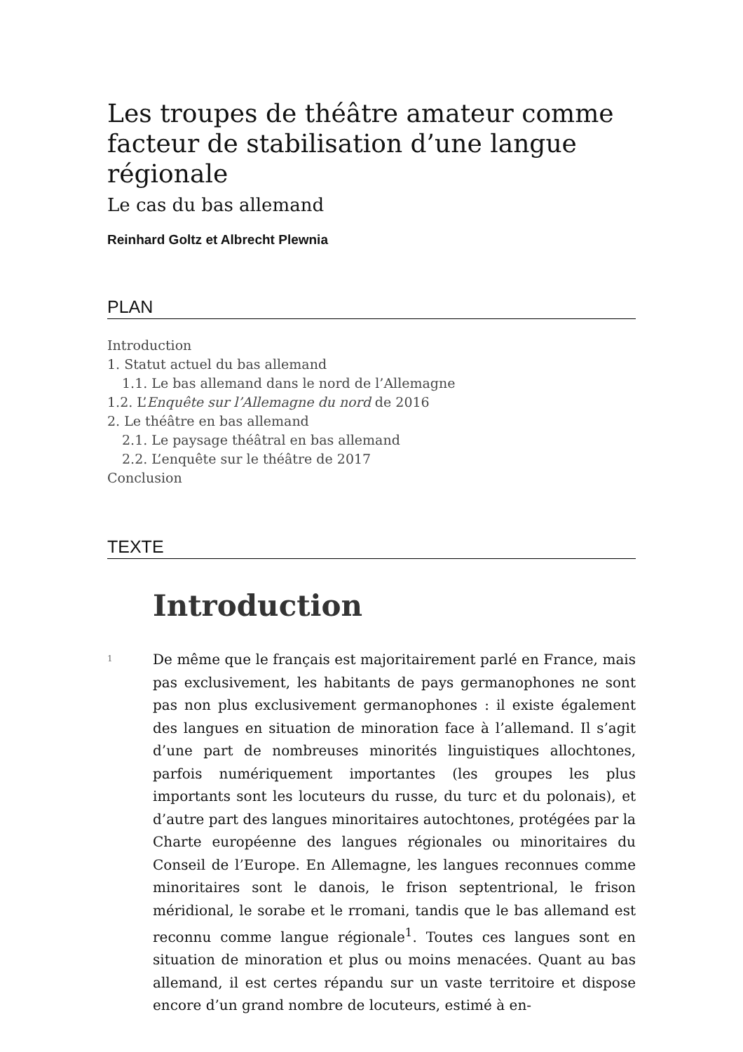Les troupes de théâtre amateur comme facteur de stabilisation d’une langue régionale
Le cas du bas allemand
Reinhard Goltz et Albrecht Plewnia
PLAN
Introduction
1. Statut actuel du bas allemand
1.1. Le bas allemand dans le nord de l’Allemagne
1.2. L’Enquête sur l’Allemagne du nord de 2016
2. Le théâtre en bas allemand
2.1. Le paysage théâtral en bas allemand
2.2. L’enquête sur le théâtre de 2017
Conclusion
TEXTE
Introduction
1
De même que le français est majoritairement parlé en France, mais pas exclusivement, les habitants de pays germanophones ne sont pas non plus exclusivement germanophones : il existe également des langues en situation de minoration face à l’allemand. Il s’agit d’une part de nombreuses minorités linguistiques allochtones, parfois numériquement importantes (les groupes les plus importants sont les locuteurs du russe, du turc et du polonais), et d’autre part des langues minoritaires autochtones, protégées par la Charte européenne des langues régionales ou minoritaires du Conseil de l’Europe. En Allemagne, les langues reconnues comme minoritaires sont le danois, le frison septentrional, le frison méridional, le sorabe et le rromani, tandis que le bas allemand est reconnu comme langue régionale<sup>1</sup>. Toutes ces langues sont en situation de minoration et plus ou moins menacées. Quant au bas allemand, il est certes répandu sur un vaste territoire et dispose encore d’un grand nombre de locuteurs, estimé à en-